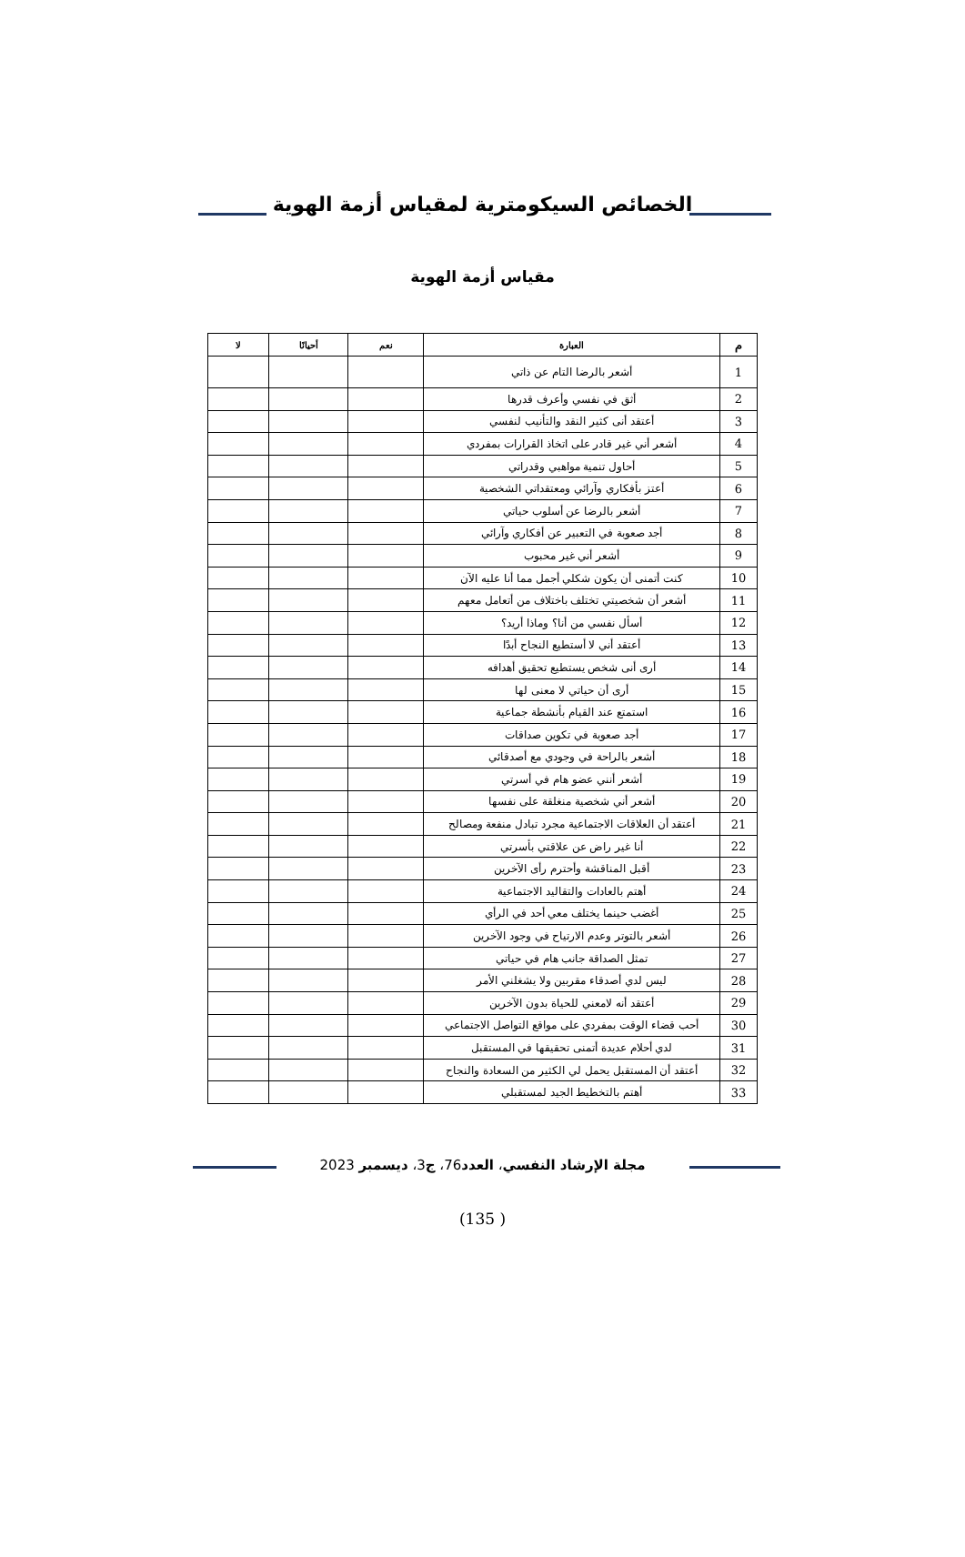الخصائص السيكومترية لمقياس أزمة الهوية
مقياس أزمة الهوية
| م | العبارة | نعم | أحيانًا | لا |
| --- | --- | --- | --- | --- |
| 1 | أشعر بالرضا التام عن ذاتي | | | |
| 2 | أثق في نفسي وأعرف قدرها | | | |
| 3 | أعتقد أنى كثير النقد والتأنيب لنفسي | | | |
| 4 | أشعر أني غير قادر على اتخاذ القرارات بمفردي | | | |
| 5 | أحاول تنمية مواهبي وقدراتي | | | |
| 6 | أعتز بأفكاري وآرائي ومعتقداتي الشخصية | | | |
| 7 | أشعر بالرضا عن أسلوب حياتي | | | |
| 8 | أجد صعوبة في التعبير عن أفكاري وآرائي | | | |
| 9 | أشعر أني غير محبوب | | | |
| 10 | كنت أتمنى أن يكون شكلي أجمل مما أنا عليه الآن | | | |
| 11 | أشعر أن شخصيتي تختلف باختلاف من أتعامل معهم | | | |
| 12 | أسأل نفسي من أنا؟ وماذا أريد؟ | | | |
| 13 | أعتقد أني لا أستطيع النجاح أبدًا | | | |
| 14 | أرى أنى شخص يستطيع تحقيق أهدافه | | | |
| 15 | أرى أن حياتي لا معنى لها | | | |
| 16 | استمتع عند القيام بأنشطة جماعية | | | |
| 17 | أجد صعوبة في تكوين صداقات | | | |
| 18 | أشعر بالراحة في وجودي مع أصدقائي | | | |
| 19 | أشعر أنني عضو هام في أسرتي | | | |
| 20 | أشعر أني شخصية منغلقة على نفسها | | | |
| 21 | أعتقد أن العلاقات الاجتماعية مجرد تبادل منفعة ومصالح | | | |
| 22 | أنا غير راض عن علاقتي بأسرتي | | | |
| 23 | أقبل المناقشة وأحترم رأى الآخرين | | | |
| 24 | أهتم بالعادات والتقاليد الاجتماعية | | | |
| 25 | أغضب حينما يختلف معي أحد في الرأي | | | |
| 26 | أشعر بالتوتر وعدم الارتياح في وجود الآخرين | | | |
| 27 | تمثل الصداقة جانب هام في حياتي | | | |
| 28 | ليس لدي أصدقاء مقربين ولا يشغلني الأمر | | | |
| 29 | أعتقد أنه لامعني للحياة بدون الآخرين | | | |
| 30 | أحب قضاء الوقت بمفردي على مواقع التواصل الاجتماعي | | | |
| 31 | لدي أحلام عديدة أتمنى تحقيقها في المستقبل | | | |
| 32 | أعتقد أن المستقبل يحمل لي الكثير من السعادة والنجاح | | | |
| 33 | أهتم بالتخطيط الجيد لمستقبلي | | | |
مجلة الإرشاد النفسي، العدد76، ج3، ديسمبر 2023
(135 )